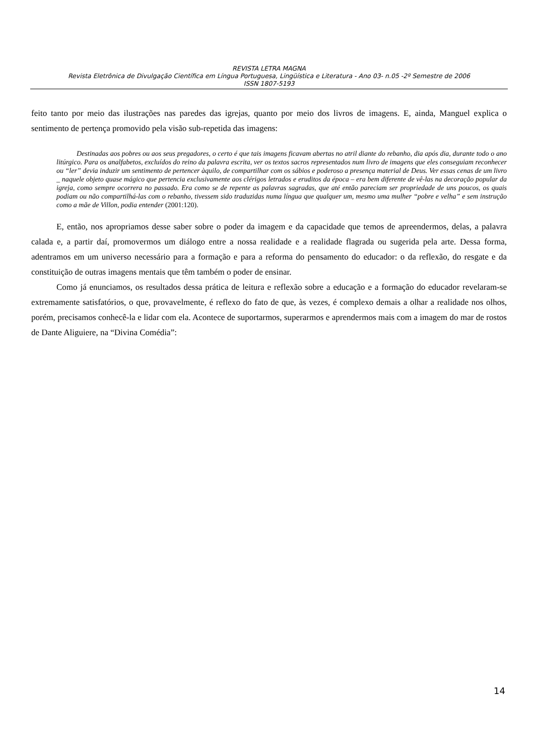REVISTA LETRA MAGNA
Revista Eletrônica de Divulgação Científica em Língua Portuguesa, Lingüística e Literatura - Ano 03- n.05 -2º Semestre de 2006
ISSN 1807-5193
feito tanto por meio das ilustrações nas paredes das igrejas, quanto por meio dos livros de imagens. E, ainda, Manguel explica o sentimento de pertença promovido pela visão sub-repetida das imagens:
Destinadas aos pobres ou aos seus pregadores, o certo é que tais imagens ficavam abertas no atril diante do rebanho, dia após dia, durante todo o ano litúrgico. Para os analfabetos, excluídos do reino da palavra escrita, ver os textos sacros representados num livro de imagens que eles conseguiam reconhecer ou “ler” devia induzir um sentimento de pertencer àquilo, de compartilhar com os sábios e poderoso a presença material de Deus. Ver essas cenas de um livro _ naquele objeto quase mágico que pertencia exclusivamente aos clérigos letrados e eruditos da época – era bem diferente de vê-las na decoração popular da igreja, como sempre ocorrera no passado. Era como se de repente as palavras sagradas, que até então pareciam ser propriedade de uns poucos, os quais podiam ou não compartilhá-las com o rebanho, tivessem sido traduzidas numa língua que qualquer um, mesmo uma mulher “pobre e velha” e sem instrução como a mãe de Villon, podia entender (2001:120).
E, então, nos apropriamos desse saber sobre o poder da imagem e da capacidade que temos de apreendermos, delas, a palavra calada e, a partir daí, promovermos um diálogo entre a nossa realidade e a realidade flagrada ou sugerida pela arte. Dessa forma, adentramos em um universo necessário para a formação e para a reforma do pensamento do educador: o da reflexão, do resgate e da constituição de outras imagens mentais que têm também o poder de ensinar.
Como já enunciamos, os resultados dessa prática de leitura e reflexão sobre a educação e a formação do educador revelaram-se extremamente satisfatórios, o que, provavelmente, é reflexo do fato de que, às vezes, é complexo demais a olhar a realidade nos olhos, porém, precisamos conhecê-la e lidar com ela. Acontece de suportarmos, superarmos e aprendermos mais com a imagem do mar de rostos de Dante Aliguiere, na “Divina Comédia”:
14